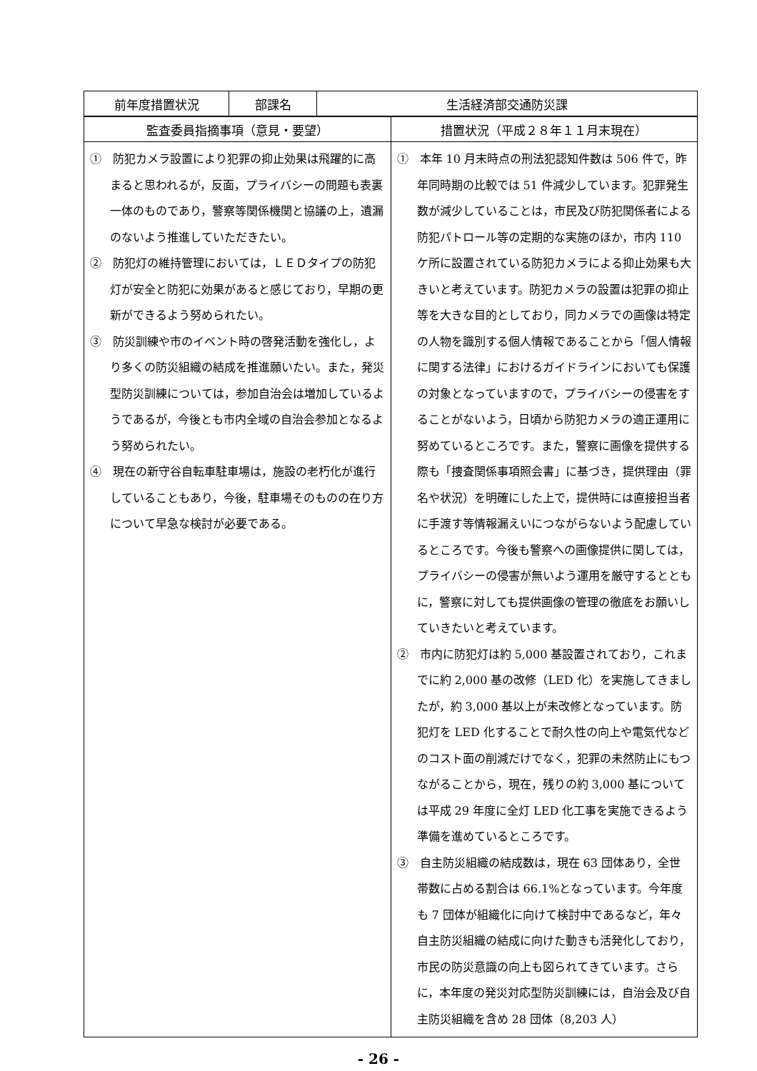| 前年度措置状況 | 部課名 | 生活経済部交通防災課 |
| --- | --- | --- |
| 監査委員指摘事項（意見・要望） | 措置状況（平成２８年１１月末現在） |
| --- | --- |
| ① 防犯カメラ設置により犯罪の抑止効果は飛躍的に高まると思われるが，反面，プライバシーの問題も表裏一体のものであり，警察等関係機関と協議の上，遺漏のないよう推進していただきたい。 ② 防犯灯の維持管理においては，ＬＥＤタイプの防犯灯が安全と防犯に効果があると感じており，早期の更新ができるよう努められたい。 ③ 防災訓練や市のイベント時の啓発活動を強化し，より多くの防災組織の結成を推進願いたい。また，発災型防災訓練については，参加自治会は増加しているようであるが，今後とも市内全域の自治会参加となるよう努められたい。 ④ 現在の新守谷自転車駐車場は，施設の老朽化が進行していることもあり，今後，駐車場そのものの在り方について早急な検討が必要である。 | ① 本年 10 月末時点の刑法犯認知件数は 506 件で，昨年同時期の比較では 51 件減少しています。犯罪発生数が減少していることは，市民及び防犯関係者による防犯パトロール等の定期的な実施のほか，市内 110 ケ所に設置されている防犯カメラによる抑止効果も大きいと考えています。防犯カメラの設置は犯罪の抑止等を大きな目的としており，同カメラでの画像は特定の人物を識別する個人情報であることから「個人情報に関する法律」におけるガイドラインにおいても保護の対象となっていますので，プライバシーの侵害をすることがないよう，日頃から防犯カメラの適正運用に努めているところです。また，警察に画像を提供する際も「捜査関係事項照会書」に基づき，提供理由（罪名や状況）を明確にした上で，提供時には直接担当者に手渡す等情報漏えいにつながらないよう配慮しているところです。今後も警察への画像提供に関しては，プライバシーの侵害が無いよう運用を厳守するとともに，警察に対しても提供画像の管理の徹底をお願いしていきたいと考えています。 ② 市内に防犯灯は約 5,000 基設置されており，これまでに約 2,000 基の改修（LED 化）を実施してきましたが，約 3,000 基以上が未改修となっています。防犯灯を LED 化することで耐久性の向上や電気代などのコスト面の削減だけでなく，犯罪の未然防止にもつながることから，現在，残りの約 3,000 基については平成 29 年度に全灯 LED 化工事を実施できるよう準備を進めているところです。 ③ 自主防災組織の結成数は，現在 63 団体あり，全世帯数に占める割合は 66.1%となっています。今年度も 7 団体が組織化に向けて検討中であるなど，年々自主防災組織の結成に向けた動きも活発化しており，市民の防災意識の向上も図られてきています。さらに，本年度の発災対応型防災訓練には，自治会及び自主防災組織を含め 28 団体（8,203 人） |
- 26 -